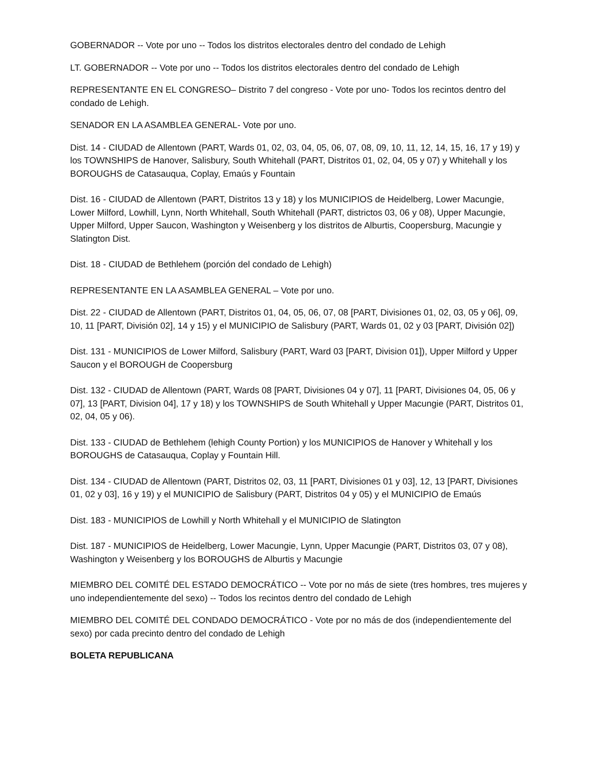GOBERNADOR -- Vote por uno -- Todos los distritos electorales dentro del condado de Lehigh
LT. GOBERNADOR -- Vote por uno -- Todos los distritos electorales dentro del condado de Lehigh
REPRESENTANTE EN EL CONGRESO– Distrito 7 del congreso - Vote por uno- Todos los recintos dentro del condado de Lehigh.
SENADOR EN LA ASAMBLEA GENERAL- Vote por uno.
Dist. 14 - CIUDAD de Allentown (PART, Wards 01, 02, 03, 04, 05, 06, 07, 08, 09, 10, 11, 12, 14, 15, 16, 17 y 19) y los TOWNSHIPS de Hanover, Salisbury, South Whitehall (PART, Distritos 01, 02, 04, 05 y 07) y Whitehall y los BOROUGHS de Catasauqua, Coplay, Emaús y Fountain
Dist. 16 - CIUDAD de Allentown (PART, Distritos 13 y 18) y los MUNICIPIOS de Heidelberg, Lower Macungie, Lower Milford, Lowhill, Lynn, North Whitehall, South Whitehall (PART, districtos 03, 06 y 08), Upper Macungie, Upper Milford, Upper Saucon, Washington y Weisenberg y los distritos de Alburtis, Coopersburg, Macungie y Slatington Dist.
Dist. 18 - CIUDAD de Bethlehem (porción del condado de Lehigh)
REPRESENTANTE EN LA ASAMBLEA GENERAL – Vote por uno.
Dist. 22 - CIUDAD de Allentown (PART, Distritos 01, 04, 05, 06, 07, 08 [PART, Divisiones 01, 02, 03, 05 y 06], 09, 10, 11 [PART, División 02], 14 y 15) y el MUNICIPIO de Salisbury (PART, Wards 01, 02 y 03 [PART, División 02])
Dist. 131 - MUNICIPIOS de Lower Milford, Salisbury (PART, Ward 03 [PART, Division 01]), Upper Milford y Upper Saucon y el BOROUGH de Coopersburg
Dist. 132 - CIUDAD de Allentown (PART, Wards 08 [PART, Divisiones 04 y 07], 11 [PART, Divisiones 04, 05, 06 y 07], 13 [PART, Division 04], 17 y 18) y los TOWNSHIPS de South Whitehall y Upper Macungie (PART, Distritos 01, 02, 04, 05 y 06).
Dist. 133 - CIUDAD de Bethlehem (lehigh County Portion) y los MUNICIPIOS de Hanover y Whitehall y los BOROUGHS de Catasauqua, Coplay y Fountain Hill.
Dist. 134 - CIUDAD de Allentown (PART, Distritos 02, 03, 11 [PART, Divisiones 01 y 03], 12, 13 [PART, Divisiones 01, 02 y 03], 16 y 19) y el MUNICIPIO de Salisbury (PART, Distritos 04 y 05) y el MUNICIPIO de Emaús
Dist. 183 - MUNICIPIOS de Lowhill y North Whitehall y el MUNICIPIO de Slatington
Dist. 187 - MUNICIPIOS de Heidelberg, Lower Macungie, Lynn, Upper Macungie (PART, Distritos 03, 07 y 08), Washington y Weisenberg y los BOROUGHS de Alburtis y Macungie
MIEMBRO DEL COMITÉ DEL ESTADO DEMOCRÁTICO -- Vote por no más de siete (tres hombres, tres mujeres y uno independientemente del sexo) -- Todos los recintos dentro del condado de Lehigh
MIEMBRO DEL COMITÉ DEL CONDADO DEMOCRÁTICO - Vote por no más de dos (independientemente del sexo) por cada precinto dentro del condado de Lehigh
BOLETA REPUBLICANA